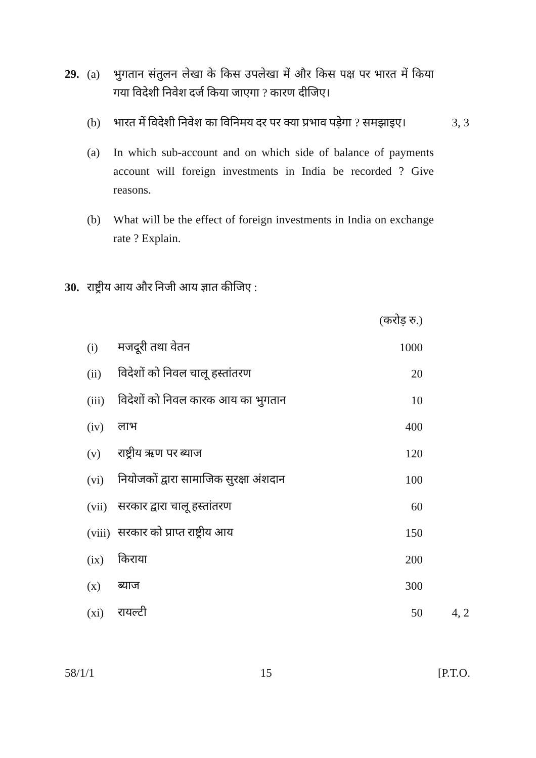29. (a) भुगतान संतुलन लेखा के किस उपलेखा में और किस पक्ष पर भारत में किया गया विदेशी निवेश दर्ज किया जाएगा ? कारण दीजिए।
(b) भारत में विदेशी निवेश का विनिमय दर पर क्या प्रभाव पड़ेगा ? समझाइए।
3, 3
(a) In which sub-account and on which side of balance of payments account will foreign investments in India be recorded ? Give reasons.
(b) What will be the effect of foreign investments in India on exchange rate ? Explain.
30. राष्ट्रीय आय और निजी आय ज्ञात कीजिए :
| | | (करोड़ रु.) | |
| (i) | मजदूरी तथा वेतन | 1000 | |
| (ii) | विदेशों को निवल चालू हस्तांतरण | 20 | |
| (iii) | विदेशों को निवल कारक आय का भुगतान | 10 | |
| (iv) | लाभ | 400 | |
| (v) | राष्ट्रीय ऋण पर ब्याज | 120 | |
| (vi) | नियोजकों द्वारा सामाजिक सुरक्षा अंशदान | 100 | |
| (vii) | सरकार द्वारा चालू हस्तांतरण | 60 | |
| (viii) | सरकार को प्राप्त राष्ट्रीय आय | 150 | |
| (ix) | किराया | 200 | |
| (x) | ब्याज | 300 | |
| (xi) | रायल्टी | 50 | 4, 2 |
58/1/1 15 [P.T.O.